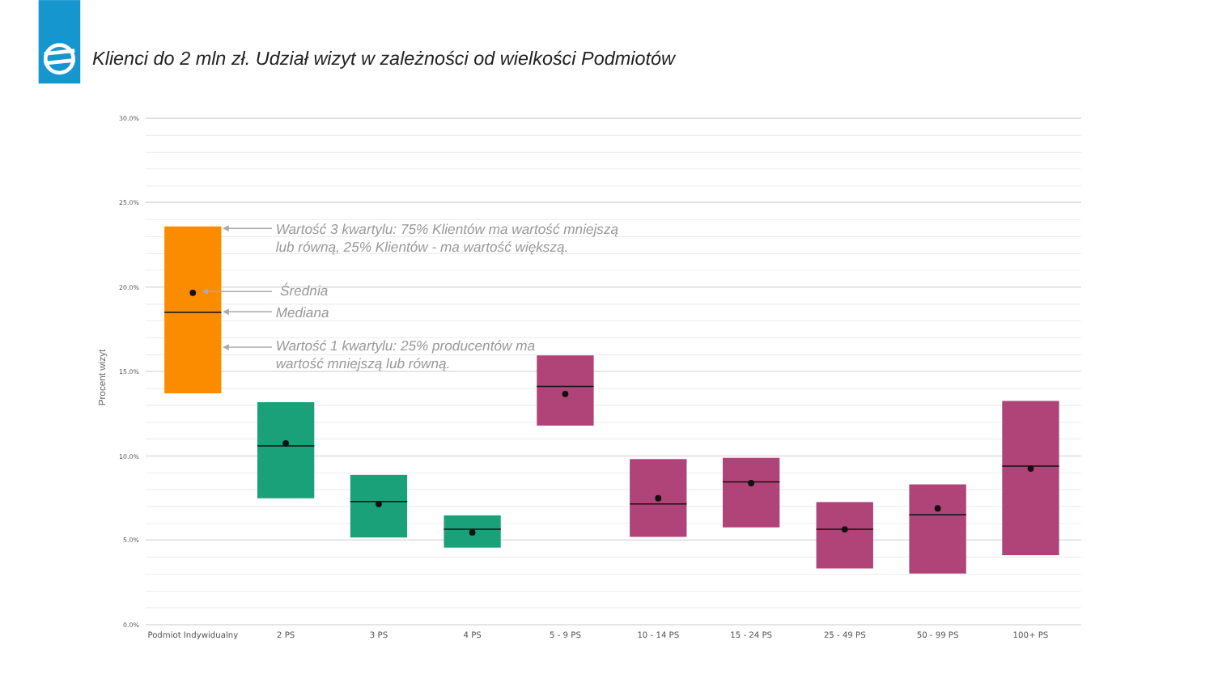Klienci do 2 mln zł. Udział wizyt w zależności od wielkości Podmiotów
30.0%
25.0%
20.0%
15.0%
10.0%
5.0%
0.0%
Procent wizyt
Wartość 3 kwartylu: 75% Klientów ma wartość mniejszą
lub równą, 25% Klientów - ma wartość większą.
Średnia
Mediana
Wartość 1 kwartylu: 25% producentów ma
wartość mniejszą lub równą.
Podmiot Indywidualny
2 PS
3 PS
4 PS
5 - 9 PS
10 - 14 PS
15 - 24 PS
25 - 49 PS
50 - 99 PS
100+ PS